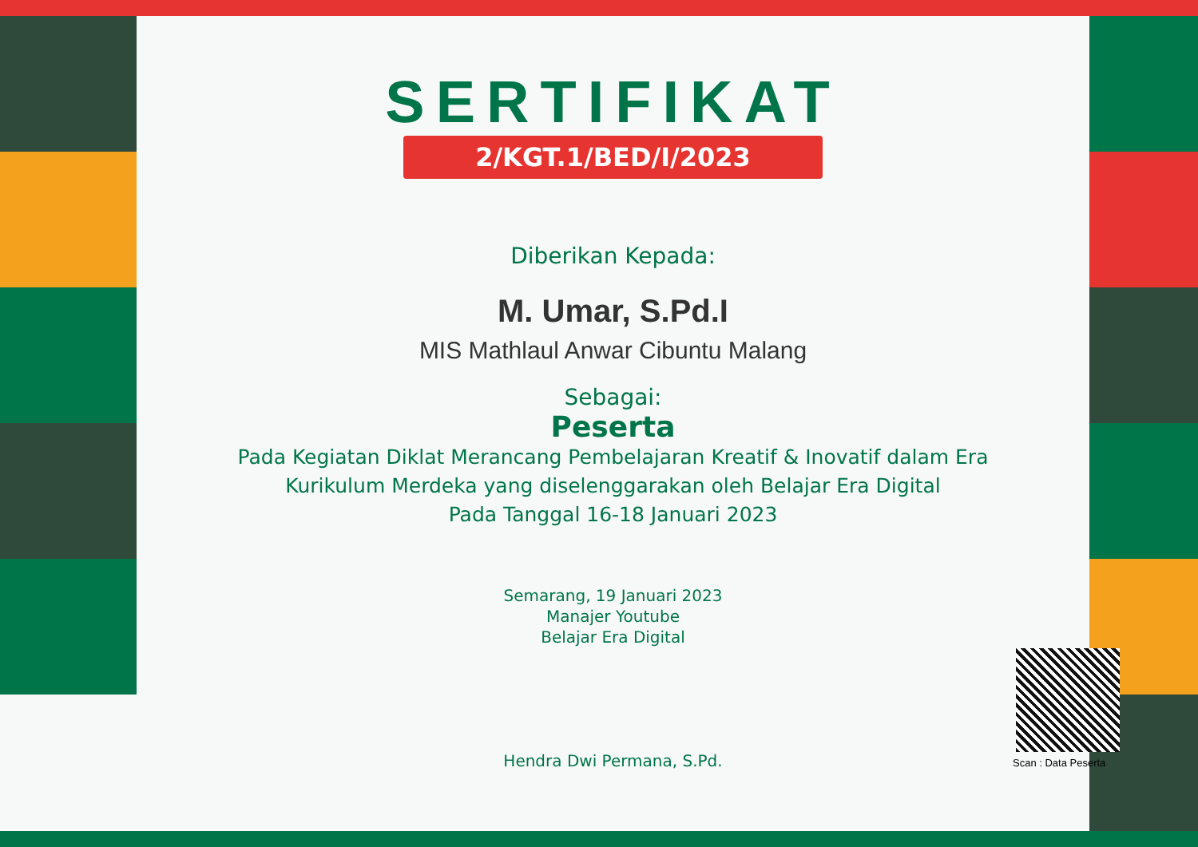SERTIFIKAT
2/KGT.1/BED/I/2023
Diberikan Kepada:
M. Umar, S.Pd.I
MIS Mathlaul Anwar Cibuntu Malang
Sebagai:
Peserta
Pada Kegiatan Diklat Merancang Pembelajaran Kreatif & Inovatif dalam Era
Kurikulum Merdeka yang diselenggarakan oleh Belajar Era Digital
Pada Tanggal 16-18 Januari 2023
Semarang, 19 Januari 2023
Manajer Youtube
Belajar Era Digital
Hendra Dwi Permana, S.Pd.
Scan : Data Peserta